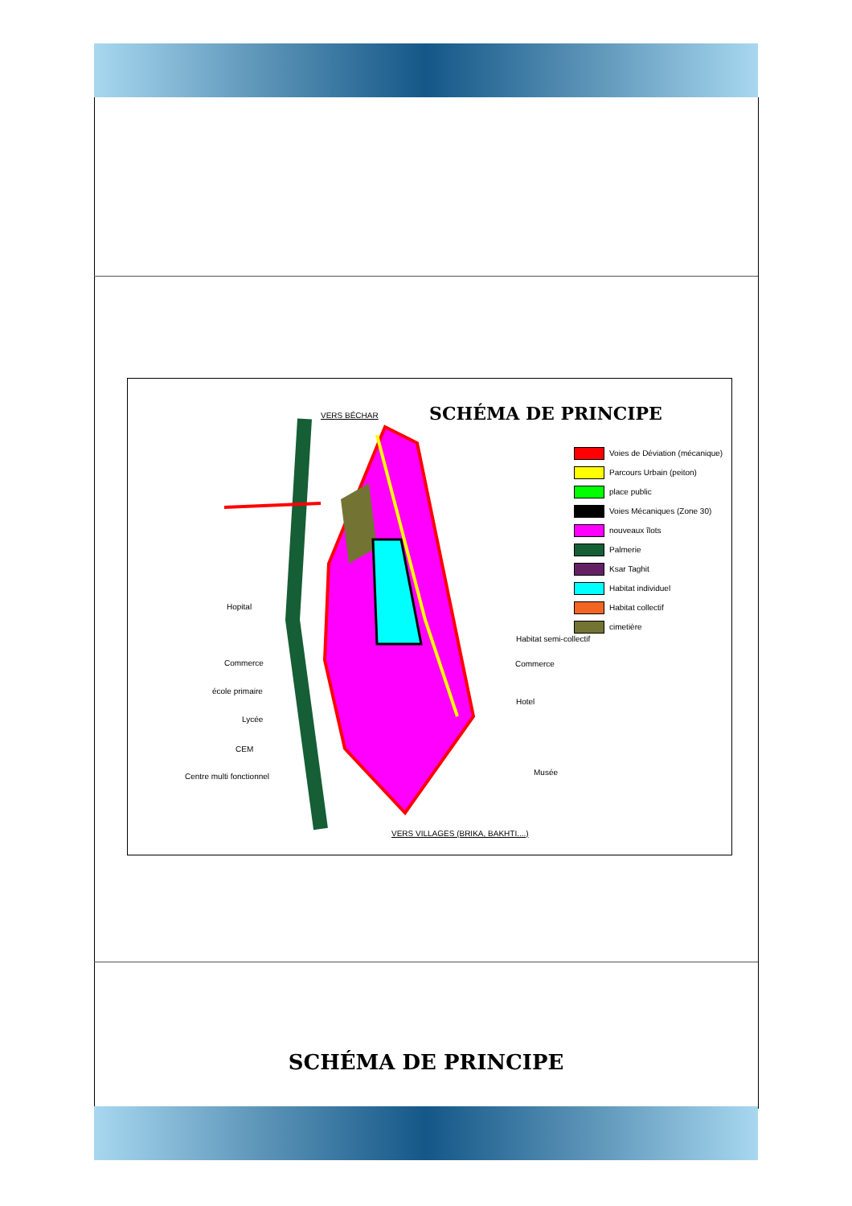VERS BÉCHAR SCHÉMA DE PRINCIPE
Voies de Déviation (mécanique)
Parcours Urbain (peiton)
place public
Voies Mécaniques (Zone 30)
nouveaux îlots
Palmerie
Ksar Taghit
Habitat individuel
Habitat collectif
cimetière
Hopital
Commerce
école primaire
Lycée
CEM
Centre multi fonctionnel
Habitat semi-collectif
Commerce
Hotel
Musée
VERS VILLAGES (BRIKA, BAKHTI....)
SCHÉMA DE PRINCIPE